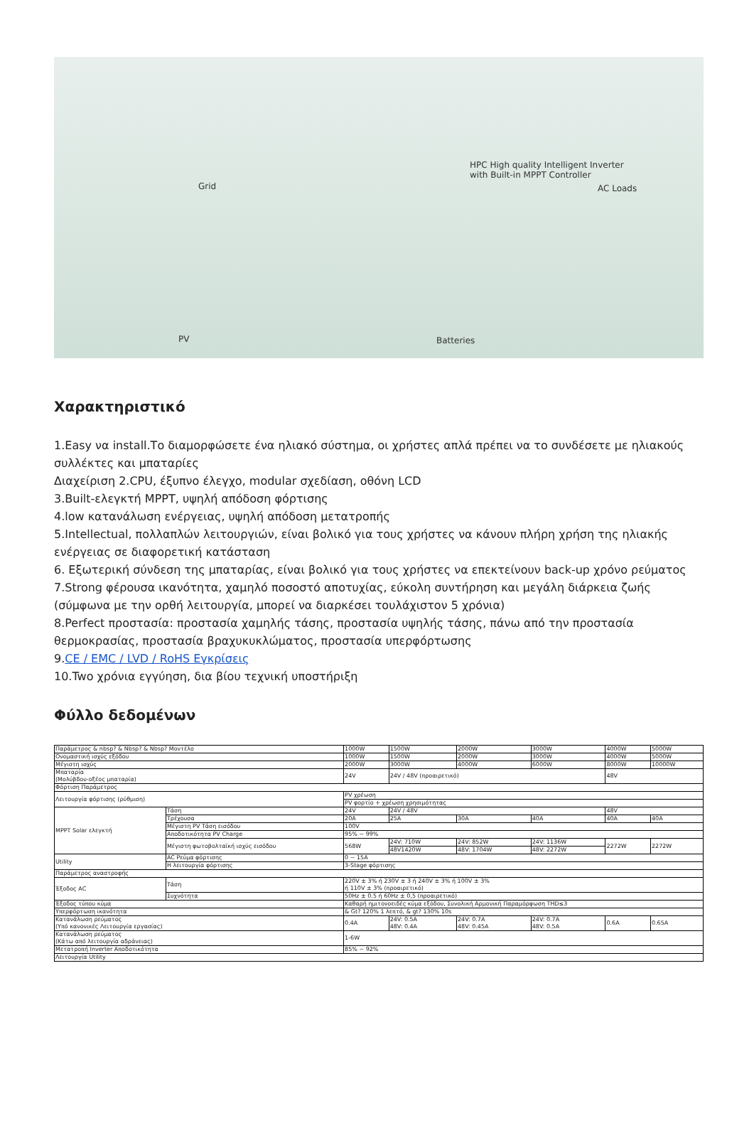Grid
HPC High quality Intelligent Inverter
with Built-in MPPT Controller
AC Loads
PV Batteries
Χαρακτηριστικό
1.Easy να install.Το διαμορφώσετε ένα ηλιακό σύστημα, οι χρήστες απλά πρέπει να το συνδέσετε με ηλιακούς συλλέκτες και μπαταρίες
Διαχείριση 2.CPU, έξυπνο έλεγχο, modular σχεδίαση, οθόνη LCD
3.Built-ελεγκτή MPPT, υψηλή απόδοση φόρτισης
4.low κατανάλωση ενέργειας, υψηλή απόδοση μετατροπής
5.Intellectual, πολλαπλών λειτουργιών, είναι βολικό για τους χρήστες να κάνουν πλήρη χρήση της ηλιακής ενέργειας σε διαφορετική κατάσταση
6. Εξωτερική σύνδεση της μπαταρίας, είναι βολικό για τους χρήστες να επεκτείνουν back-up χρόνο ρεύματος
7.Strong φέρουσα ικανότητα, χαμηλό ποσοστό αποτυχίας, εύκολη συντήρηση και μεγάλη διάρκεια ζωής (σύμφωνα με την ορθή λειτουργία, μπορεί να διαρκέσει τουλάχιστον 5 χρόνια)
8.Perfect προστασία: προστασία χαμηλής τάσης, προστασία υψηλής τάσης, πάνω από την προστασία θερμοκρασίας, προστασία βραχυκυκλώματος, προστασία υπερφόρτωσης
9.CE / EMC / LVD / RoHS Εγκρίσεις
10.Two χρόνια εγγύηση, δια βίου τεχνική υποστήριξη
Φύλλο δεδομένων
| Παράμετρος & nbsp? & Nbsp? & Nbsp? Μοντέλο | | | 1000W | 1500W | | 2000W | 3000W | 4000W | 5000W |
| Ονομαστική ισχύς εξόδου | | | 1000W | 1500W | | 2000W | 3000W | 4000W | 5000W |
| Μέγιστη ισχύς | | | 2000W | 3000W | | 4000W | 6000W | 8000W | 10000W |
| Μπαταρία (Μολύβδου-οξέος μπαταρία) | | | 24V | 24V / 48V (προαιρετικό) | | | | 48V | |
| Φόρτιση Παράμετρος | | | | | | | | | |
| Λειτουργία φόρτισης (ρύθμιση) | | | PV χρέωση | | | | | | |
| | | | PV φορτίο + χρέωση χρησιμότητας | | | | | | |
| MPPT Solar ελεγκτή | Τάση | | 24V | 24V / 48V | | | | 48V | |
| | Τρέχουσα | | 20A | 25A | | 30A | 40A | 40A | 40A |
| | Μέγιστη PV Τάση εισόδου | | 100V | | | | | | |
| | Αποδοτικότητα PV Charge | | 95% ~ 99% | | | | | | |
| | Μέγιστη φωτοβολταϊκή ισχύς εισόδου | | 568W | 24V: 710W | | 24V: 852W | 24V: 1136W | 2272W | 2272W |
| | | | | 48V1420W | | 48V: 1704W | 48V: 2272W | | |
| Utility | AC Ρεύμα φόρτισης | | 0 ~ 15A | | | | | | |
| | Η λειτουργία φόρτισης | | 3-Stage φόρτισης | | | | | | |
| Παράμετρος αναστροφής | | | | | | | | | |
| Έξοδος AC | Τάση | 220V ± 3% ή 230V ± 3 ή 240V ± 3% ή 100V ± 3% ή 110V ± 3% (προαιρετικό) | | | | | | | |
| | Συχνότητα | 50Hz ± 0.5 ή 60Hz ± 0,5 (προαιρετικό) | | | | | | | |
| Έξοδος τύπου κύμα | | Καθαρή ημιτονοειδές κύμα εξόδου, Συνολική Αρμονική Παραμόρφωση THD≤3 | | | | | | | |
| Υπερφόρτωση ικανότητα | | & Gt? 120% 1 λεπτό, & gt? 130% 10s | | | | | | | |
| Κατανάλωση ρεύματος (Υπό κανονικές Λειτουργία εργασίας) | | 0.4A | | 24V: 0.5A 48V: 0.4A | 24V: 0.7A 48V: 0.45A | | 24V: 0.7A 48V: 0.5A | 0.6A | 0.65A |
| Κατανάλωση ρεύματος (Κάτω από λειτουργία αδράνειας) | | 1-6W | | | | | | | |
| Μετατροπή Inverter Αποδοτικότητα | | 85% ~ 92% | | | | | | | |
| Λειτουργία Utility | | | | | | | | | |